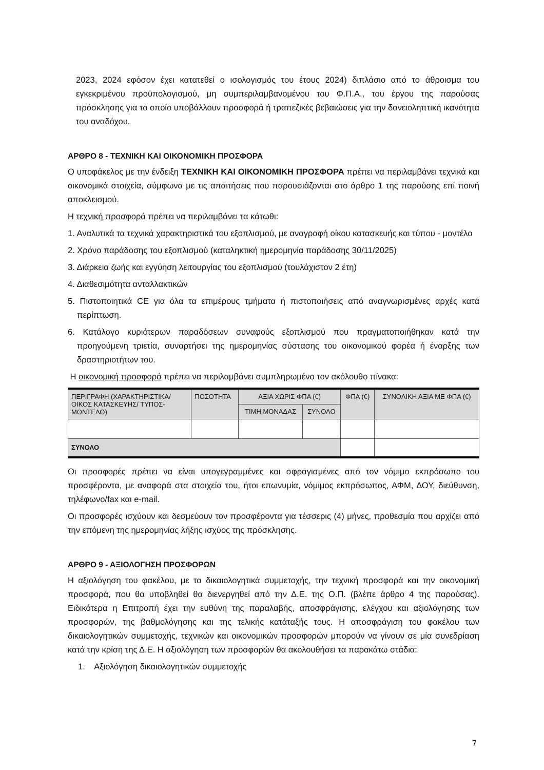2023, 2024 εφόσον έχει κατατεθεί ο ισολογισμός του έτους 2024) διπλάσιο από το άθροισμα του εγκεκριμένου προϋπολογισμού, μη συμπεριλαμβανομένου του Φ.Π.Α., του έργου της παρούσας πρόσκλησης για το οποίο υποβάλλουν προσφορά ή τραπεζικές βεβαιώσεις για την δανειοληπτική ικανότητα του αναδόχου.
ΑΡΘΡΟ 8 - ΤΕΧΝΙΚΗ ΚΑΙ ΟΙΚΟΝΟΜΙΚΗ ΠΡΟΣΦΟΡΑ
Ο υποφάκελος με την ένδειξη ΤΕΧΝΙΚΗ ΚΑΙ ΟΙΚΟΝΟΜΙΚΗ ΠΡΟΣΦΟΡΑ πρέπει να περιλαμβάνει τεχνικά και οικονομικά στοιχεία, σύμφωνα με τις απαιτήσεις που παρουσιάζονται στο άρθρο 1 της παρούσης επί ποινή αποκλεισμού.
Η τεχνική προσφορά πρέπει να περιλαμβάνει τα κάτωθι:
1. Αναλυτικά τα τεχνικά χαρακτηριστικά του εξοπλισμού, με αναγραφή οίκου κατασκευής και τύπου - μοντέλο
2. Χρόνο παράδοσης του εξοπλισμού (καταληκτική ημερομηνία παράδοσης 30/11/2025)
3. Διάρκεια ζωής και εγγύηση λειτουργίας του εξοπλισμού (τουλάχιστον 2 έτη)
4. Διαθεσιμότητα ανταλλακτικών
5. Πιστοποιητικά CE για όλα τα επιμέρους τμήματα ή πιστοποιήσεις από αναγνωρισμένες αρχές κατά περίπτωση.
6. Κατάλογο κυριότερων παραδόσεων συναφούς εξοπλισμού που πραγματοποιήθηκαν κατά την προηγούμενη τριετία, συναρτήσει της ημερομηνίας σύστασης του οικονομικού φορέα ή έναρξης των δραστηριοτήτων του.
Η οικονομική προσφορά πρέπει να περιλαμβάνει συμπληρωμένο τον ακόλουθο πίνακα:
| ΠΕΡΙΓΡΑΦΗ (ΧΑΡΑΚΤΗΡΙΣΤΙΚΑ/ ΟΙΚΟΣ ΚΑΤΑΣΚΕΥΗΣ/ ΤΥΠΟΣ-ΜΟΝΤΕΛΟ) | ΠΟΣΟΤΗΤΑ | ΑΞΙΑ ΧΩΡΙΣ ΦΠΑ (€) | | ΦΠΑ (€) | ΣΥΝΟΛΙΚΗ ΑΞΙΑ ΜΕ ΦΠΑ (€) |
| --- | --- | --- | --- | --- | --- |
| | | ΤΙΜΗ ΜΟΝΑΔΑΣ | ΣΥΝΟΛΟ | | |
| ΣΥΝΟΛΟ | | | | | |
Οι προσφορές πρέπει να είναι υπογεγραμμένες και σφραγισμένες από τον νόμιμο εκπρόσωπο του προσφέροντα, με αναφορά στα στοιχεία του, ήτοι επωνυμία, νόμιμος εκπρόσωπος, ΑΦΜ, ΔΟΥ, διεύθυνση, τηλέφωνο/fax και e-mail.
Οι προσφορές ισχύουν και δεσμεύουν τον προσφέροντα για τέσσερις (4) μήνες, προθεσμία που αρχίζει από την επόμενη της ημερομηνίας λήξης ισχύος της πρόσκλησης.
ΑΡΘΡΟ 9 - ΑΞΙΟΛΟΓΗΣΗ ΠΡΟΣΦΟΡΩΝ
Η αξιολόγηση του φακέλου, με τα δικαιολογητικά συμμετοχής, την τεχνική προσφορά και την οικονομική προσφορά, που θα υποβληθεί θα διενεργηθεί από την Δ.Ε. της Ο.Π. (βλέπε άρθρο 4 της παρούσας). Ειδικότερα η Επιτροπή έχει την ευθύνη της παραλαβής, αποσφράγισης, ελέγχου και αξιολόγησης των προσφορών, της βαθμολόγησης και της τελικής κατάταξής τους. Η αποσφράγιση του φακέλου των δικαιολογητικών συμμετοχής, τεχνικών και οικονομικών προσφορών μπορούν να γίνουν σε μία συνεδρίαση κατά την κρίση της Δ.Ε. Η αξιολόγηση των προσφορών θα ακολουθήσει τα παρακάτω στάδια:
1. Αξιολόγηση δικαιολογητικών συμμετοχής
7